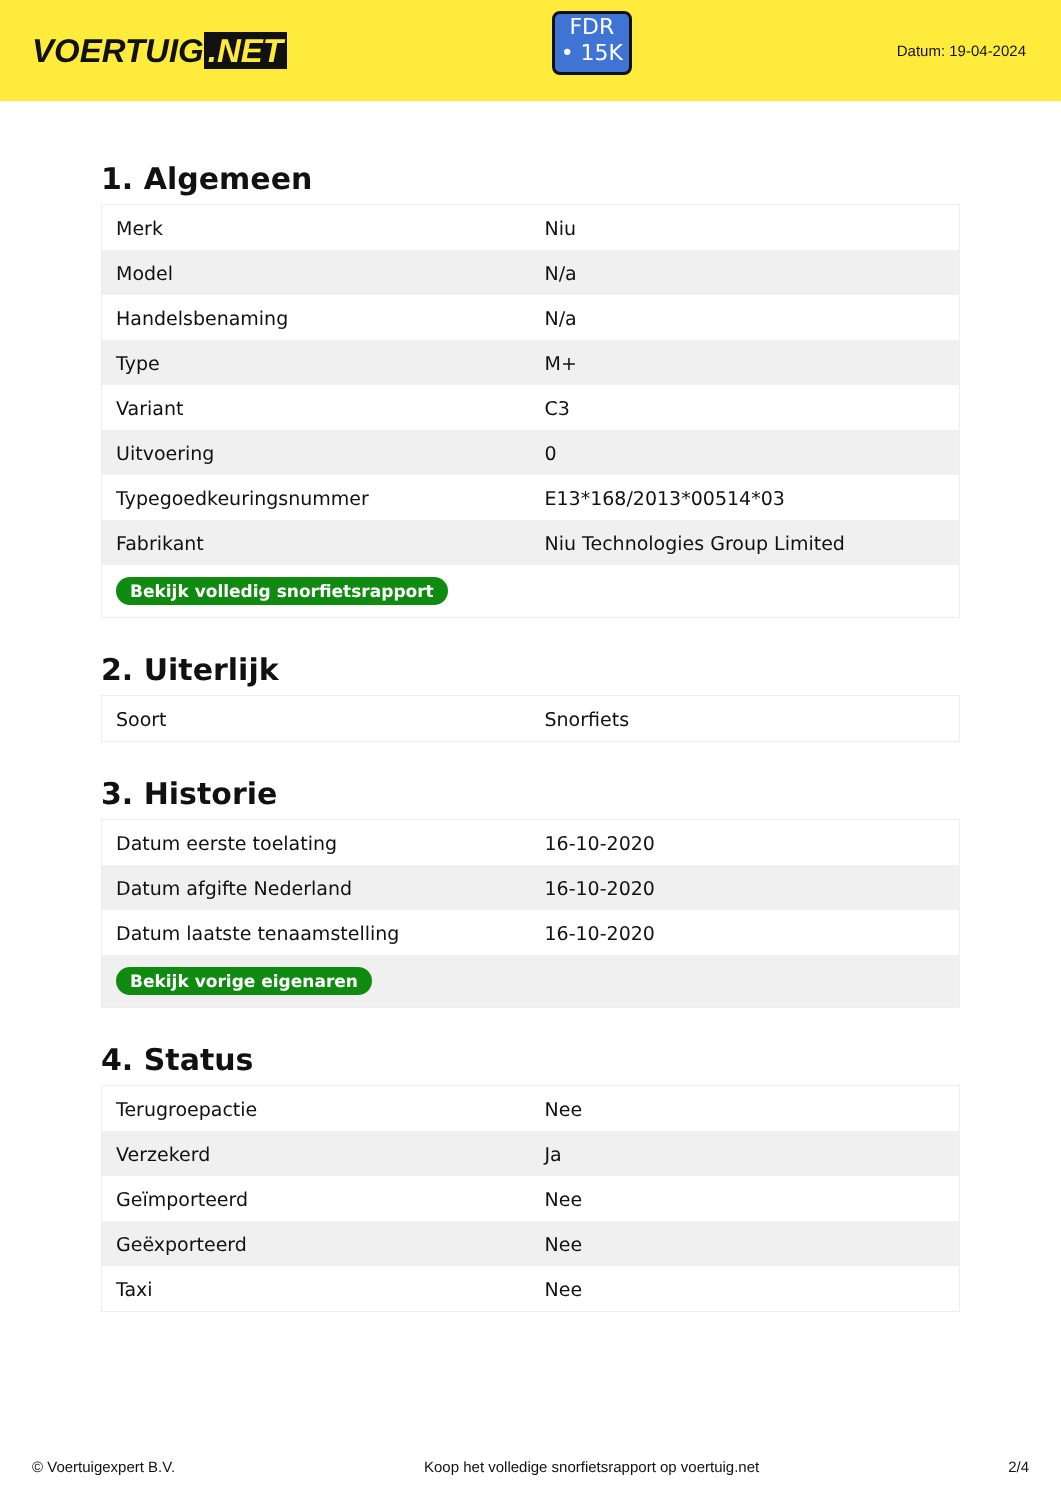VOERTUIG.NET
FDR
• 15K
Datum: 19-04-2024
1. Algemeen
| Merk | Niu |
| Model | N/a |
| Handelsbenaming | N/a |
| Type | M+ |
| Variant | C3 |
| Uitvoering | 0 |
| Typegoedkeuringsnummer | E13*168/2013*00514*03 |
| Fabrikant | Niu Technologies Group Limited |
| Bekijk volledig snorfietsrapport | |
2. Uiterlijk
| Soort | Snorfiets |
3. Historie
| Datum eerste toelating | 16-10-2020 |
| Datum afgifte Nederland | 16-10-2020 |
| Datum laatste tenaamstelling | 16-10-2020 |
| Bekijk vorige eigenaren | |
4. Status
| Terugroepactie | Nee |
| Verzekerd | Ja |
| Geïmporteerd | Nee |
| Geëxporteerd | Nee |
| Taxi | Nee |
© Voertuigexpert B.V. Koop het volledige snorfietsrapport op voertuig.net 2/4